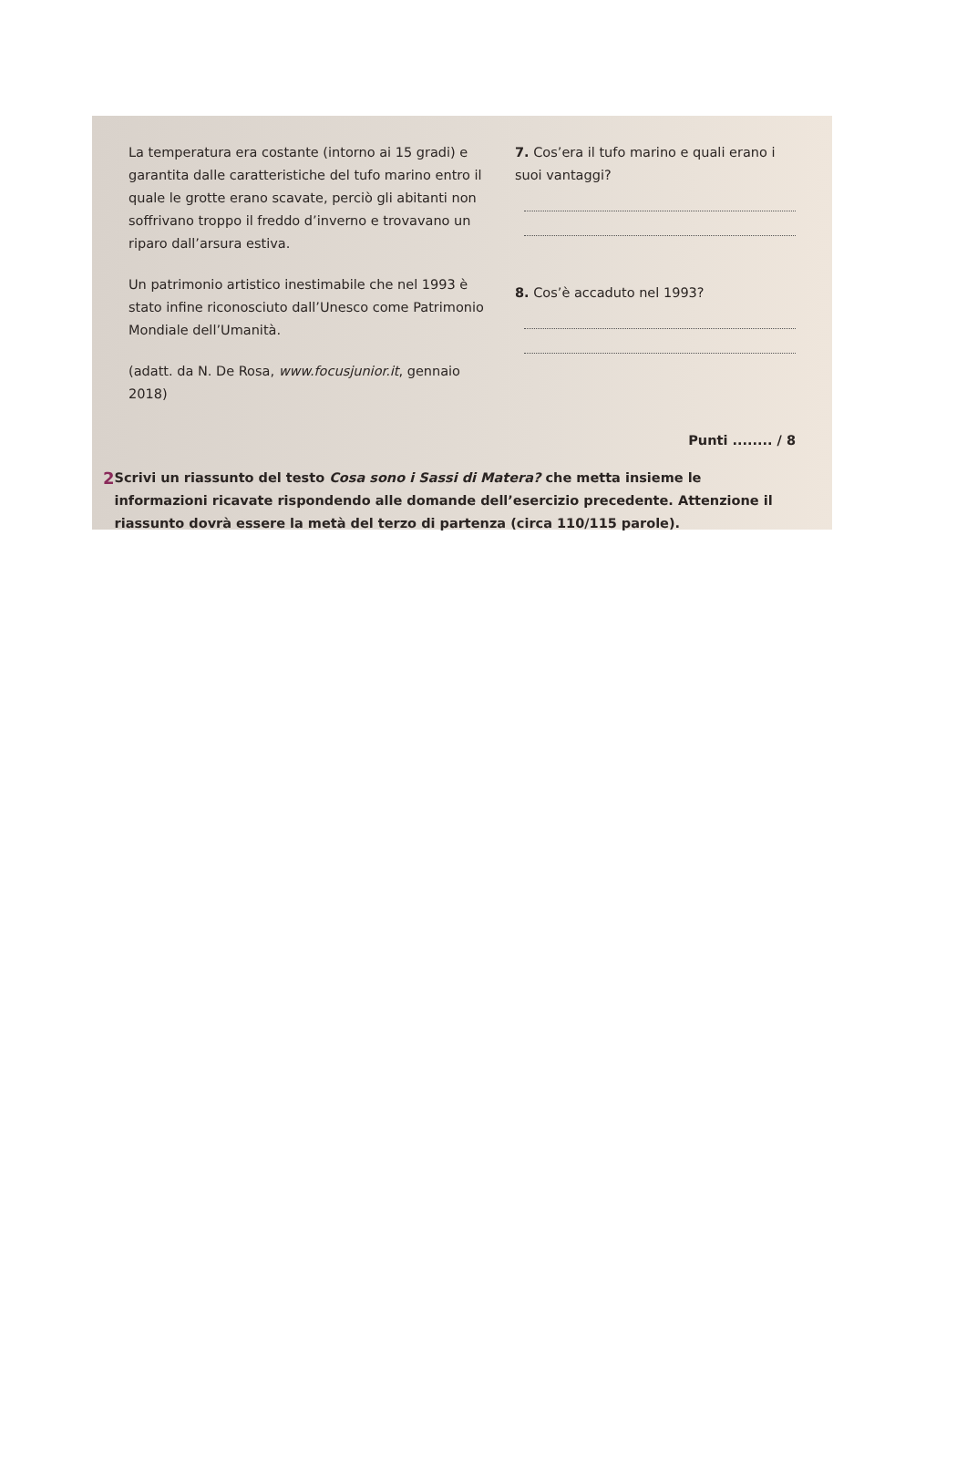La temperatura era costante (intorno ai 15 gradi) e garantita dalle caratteristiche del tufo marino entro il quale le grotte erano scavate, perciò gli abitanti non soffrivano troppo il freddo d’inverno e trovavano un riparo dall’arsura estiva.
Un patrimonio artistico inestimabile che nel 1993 è stato infine riconosciuto dall’Unesco come Patrimonio Mondiale dell’Umanità.
(adatt. da N. De Rosa, www.focusjunior.it, gennaio 2018)
7. Cos’era il tufo marino e quali erano i suoi vantaggi?
8. Cos’è accaduto nel 1993?
Punti ........ / 8
2 Scrivi un riassunto del testo Cosa sono i Sassi di Matera? che metta insieme le informazioni ricavate rispondendo alle domande dell’esercizio precedente. Attenzione il riassunto dovrà essere la metà del terzo di partenza (circa 110/115 parole).